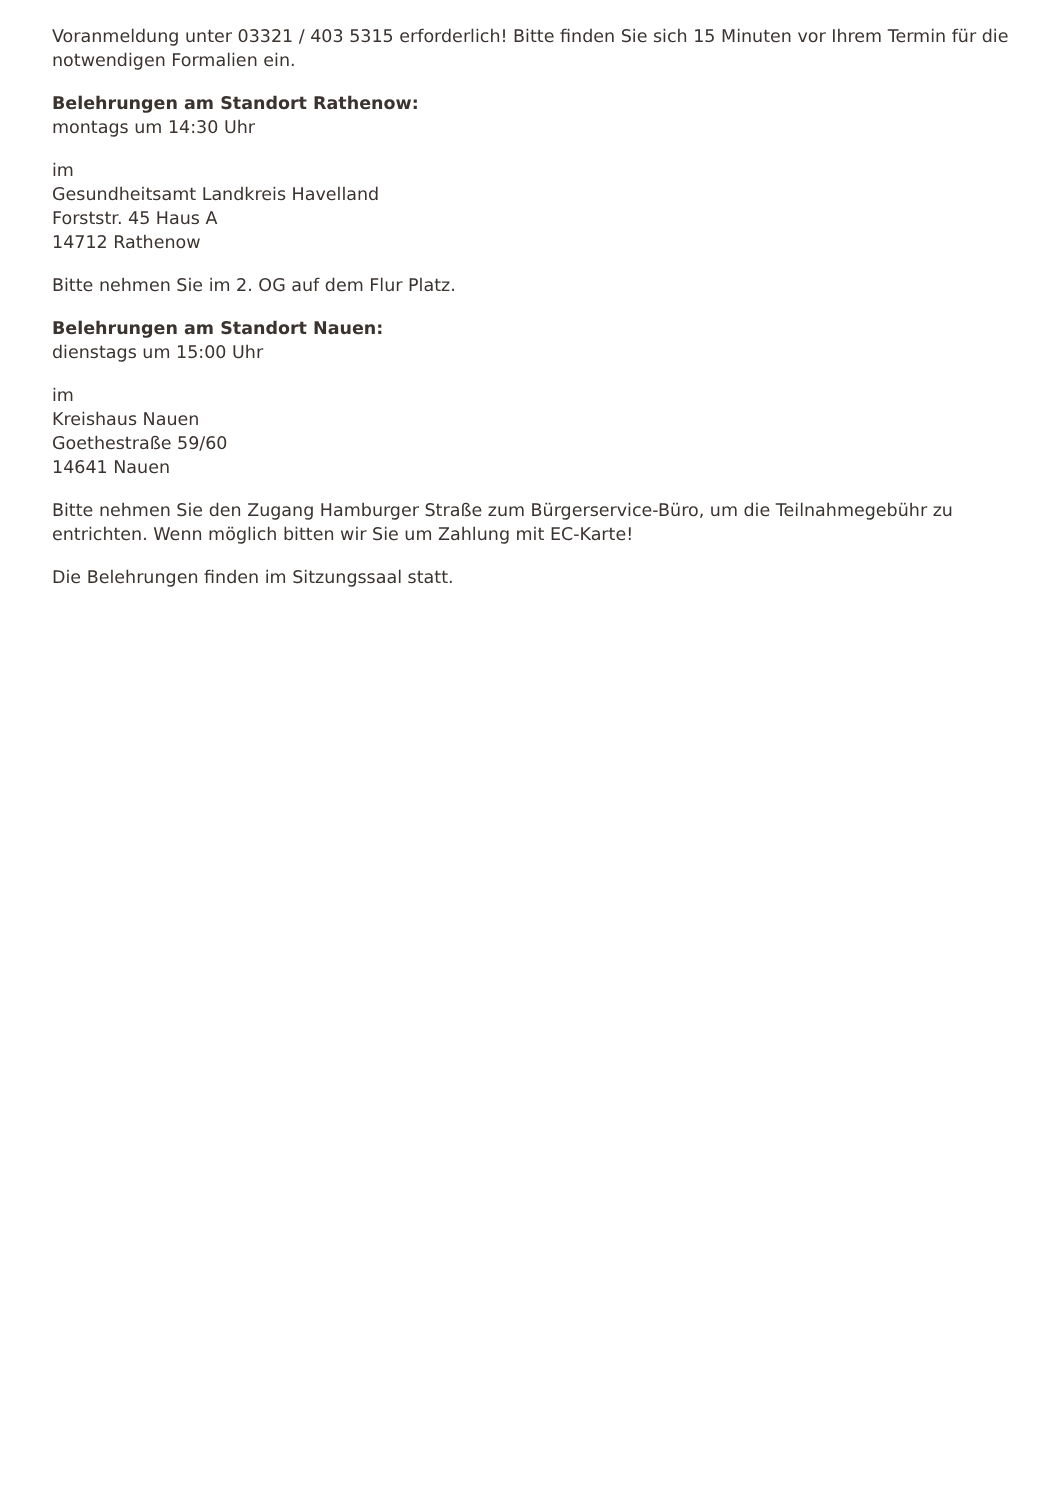Voranmeldung unter 03321 / 403 5315 erforderlich! Bitte finden Sie sich 15 Minuten vor Ihrem Termin für die notwendigen Formalien ein.
Belehrungen am Standort Rathenow:
montags um 14:30 Uhr
im
Gesundheitsamt Landkreis Havelland
Forststr. 45 Haus A
14712 Rathenow
Bitte nehmen Sie im 2. OG auf dem Flur Platz.
Belehrungen am Standort Nauen:
dienstags um 15:00 Uhr
im
Kreishaus Nauen
Goethestraße 59/60
14641 Nauen
Bitte nehmen Sie den Zugang Hamburger Straße zum Bürgerservice-Büro, um die Teilnahmegebühr zu entrichten. Wenn möglich bitten wir Sie um Zahlung mit EC-Karte!
Die Belehrungen finden im Sitzungssaal statt.